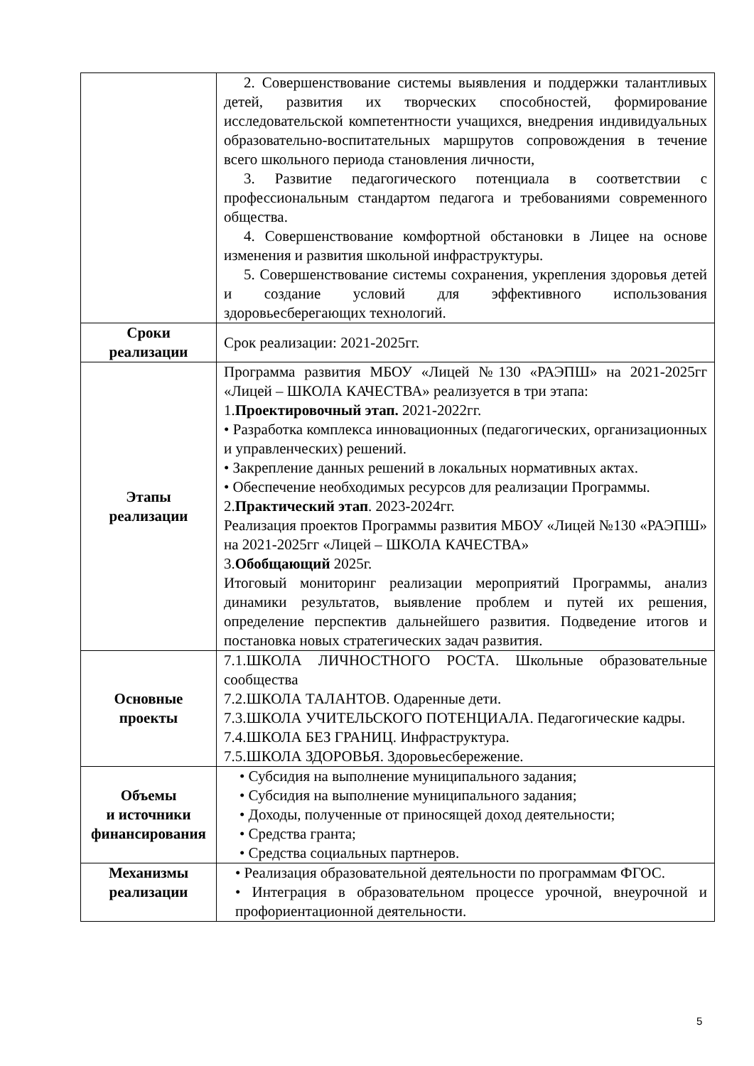| | 2. Совершенствование системы выявления и поддержки талантливых детей, развития их творческих способностей, формирование исследовательской компетентности учащихся, внедрения индивидуальных образовательно-воспитательных маршрутов сопровождения в течение всего школьного периода становления личности, 3. Развитие педагогического потенциала в соответствии с профессиональным стандартом педагога и требованиями современного общества. 4. Совершенствование комфортной обстановки в Лицее на основе изменения и развития школьной инфраструктуры. 5. Совершенствование системы сохранения, укрепления здоровья детей и создание условий для эффективного использования здоровьесберегающих технологий. |
| Сроки реализации | Срок реализации: 2021-2025гг. |
| Этапы реализации | Программа развития МБОУ «Лицей №130 «РАЭПШ» на 2021-2025гг «Лицей – ШКОЛА КАЧЕСТВА» реализуется в три этапа: 1. Проектировочный этап. 2021-2022гг. • Разработка комплекса инновационных (педагогических, организационных и управленческих) решений. • Закрепление данных решений в локальных нормативных актах. • Обеспечение необходимых ресурсов для реализации Программы. 2. Практический этап . 2023-2024гг. Реализация проектов Программы развития МБОУ «Лицей №130 «РАЭПШ» на 2021-2025гг «Лицей – ШКОЛА КАЧЕСТВА» 3. Обобщающий 2025г. Итоговый мониторинг реализации мероприятий Программы, анализ динамики результатов, выявление проблем и путей их решения, определение перспектив дальнейшего развития. Подведение итогов и постановка новых стратегических задач развития. |
| Основные проекты | 7.1.ШКОЛА ЛИЧНОСТНОГО РОСТА. Школьные образовательные сообщества 7.2.ШКОЛА ТАЛАНТОВ. Одаренные дети. 7.3.ШКОЛА УЧИТЕЛЬСКОГО ПОТЕНЦИАЛА. Педагогические кадры. 7.4.ШКОЛА БЕЗ ГРАНИЦ. Инфраструктура. 7.5.ШКОЛА ЗДОРОВЬЯ. Здоровьесбережение. |
| Объемы и источники финансирования | • Субсидия на выполнение муниципального задания; • Субсидия на выполнение муниципального задания; • Доходы, полученные от приносящей доход деятельности; • Средства гранта; • Средства социальных партнеров. |
| Механизмы реализации | • Реализация образовательной деятельности по программам ФГОС. • Интеграция в образовательном процессе урочной, внеурочной и профориентационной деятельности. |
5